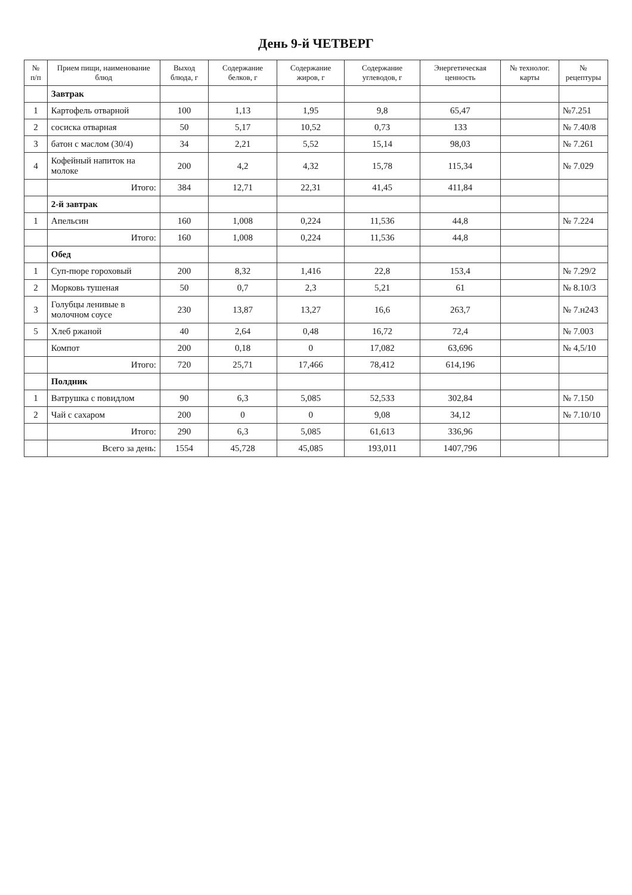День 9-й ЧЕТВЕРГ
| № п/п | Прием пищи, наименование блюд | Выход блюда, г | Содержание белков, г | Содержание жиров, г | Содержание углеводов, г | Энергетическая ценность | № технолог. карты | № рецептуры |
| --- | --- | --- | --- | --- | --- | --- | --- | --- |
| | Завтрак | | | | | | | |
| 1 | Картофель отварной | 100 | 1,13 | 1,95 | 9,8 | 65,47 | | №7.251 |
| 2 | сосиска отварная | 50 | 5,17 | 10,52 | 0,73 | 133 | | № 7.40/8 |
| 3 | батон с маслом (30/4) | 34 | 2,21 | 5,52 | 15,14 | 98,03 | | № 7.261 |
| 4 | Кофейный напиток на молоке | 200 | 4,2 | 4,32 | 15,78 | 115,34 | | № 7.029 |
| | Итого: | 384 | 12,71 | 22,31 | 41,45 | 411,84 | | |
| | 2-й завтрак | | | | | | | |
| 1 | Апельсин | 160 | 1,008 | 0,224 | 11,536 | 44,8 | | № 7.224 |
| | Итого: | 160 | 1,008 | 0,224 | 11,536 | 44,8 | | |
| | Обед | | | | | | | |
| 1 | Суп-пюре гороховый | 200 | 8,32 | 1,416 | 22,8 | 153,4 | | № 7.29/2 |
| 2 | Морковь тушеная | 50 | 0,7 | 2,3 | 5,21 | 61 | | № 8.10/3 |
| 3 | Голубцы ленивые в молочном соусе | 230 | 13,87 | 13,27 | 16,6 | 263,7 | | № 7.н243 |
| 5 | Хлеб ржаной | 40 | 2,64 | 0,48 | 16,72 | 72,4 | | № 7.003 |
| | Компот | 200 | 0,18 | 0 | 17,082 | 63,696 | | № 4,5/10 |
| | Итого: | 720 | 25,71 | 17,466 | 78,412 | 614,196 | | |
| | Полдник | | | | | | | |
| 1 | Ватрушка с повидлом | 90 | 6,3 | 5,085 | 52,533 | 302,84 | | № 7.150 |
| 2 | Чай с сахаром | 200 | 0 | 0 | 9,08 | 34,12 | | № 7.10/10 |
| | Итого: | 290 | 6,3 | 5,085 | 61,613 | 336,96 | | |
| | Всего за день: | 1554 | 45,728 | 45,085 | 193,011 | 1407,796 | | |